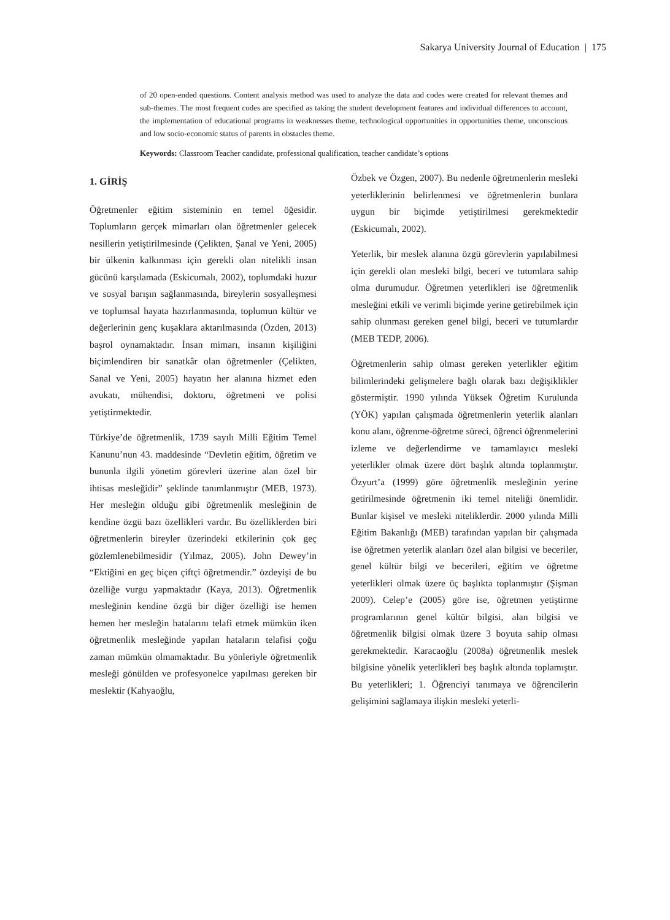Sakarya University Journal of Education | 175
of 20 open-ended questions. Content analysis method was used to analyze the data and codes were created for relevant themes and sub-themes. The most frequent codes are specified as taking the student development features and individual differences to account, the implementation of educational programs in weaknesses theme, technological opportunities in opportunities theme, unconscious and low socio-economic status of parents in obstacles theme.
Keywords: Classroom Teacher candidate, professional qualification, teacher candidate’s options
1. GİRİŞ
Öğretmenler eğitim sisteminin en temel öğesidir. Toplumların gerçek mimarları olan öğretmenler gelecek nesillerin yetiştirilmesinde (Çelikten, Şanal ve Yeni, 2005) bir ülkenin kalkınması için gerekli olan nitelikli insan gücünü karşılamada (Eskicumalı, 2002), toplumdaki huzur ve sosyal barışın sağlanmasında, bireylerin sosyalleşmesi ve toplumsal hayata hazırlanmasında, toplumun kültür ve değerlerinin genç kuşaklara aktarılmasında (Özden, 2013) başrol oynamaktadır. İnsan mimarı, insanın kişiliğini biçimlendiren bir sanatkâr olan öğretmenler (Çelikten, Sanal ve Yeni, 2005) hayatın her alanına hizmet eden avukatı, mühendisi, doktoru, öğretmeni ve polisi yetiştirmektedir.
Türkiye’de öğretmenlik, 1739 sayılı Milli Eğitim Temel Kanunu’nun 43. maddesinde “Devletin eğitim, öğretim ve bununla ilgili yönetim görevleri üzerine alan özel bir ihtisas mesleğidir” şeklinde tanımlanmıştır (MEB, 1973). Her mesleğin olduğu gibi öğretmenlik mesleğinin de kendine özgü bazı özellikleri vardır. Bu özelliklerden biri öğretmenlerin bireyler üzerindeki etkilerinin çok geç gözlemlenebilmesidir (Yılmaz, 2005). John Dewey’in “Ektiğini en geç biçen çiftçi öğretmendir.” özdeyişi de bu özelliğe vurgu yapmaktadır (Kaya, 2013). Öğretmenlik mesleğinin kendine özgü bir diğer özelliği ise hemen hemen her mesleğin hatalarını telafi etmek mümkün iken öğretmenlik mesleğinde yapılan hataların telafisi çoğu zaman mümkün olmamaktadır. Bu yönleriyle öğretmenlik mesleği gönülden ve profesyonelce yapılması gereken bir meslektir (Kahyaoğlu,
Özbek ve Özgen, 2007). Bu nedenle öğretmenlerin mesleki yeterliklerinin belirlenmesi ve öğretmenlerin bunlara uygun bir biçimde yetiştirilmesi gerekmektedir (Eskicumalı, 2002).
Yeterlik, bir meslek alanına özgü görevlerin yapılabilmesi için gerekli olan mesleki bilgi, beceri ve tutumlara sahip olma durumudur. Öğretmen yeterlikleri ise öğretmenlik mesleğini etkili ve verimli biçimde yerine getirebilmek için sahip olunması gereken genel bilgi, beceri ve tutumlardır (MEB TEDP, 2006).
Öğretmenlerin sahip olması gereken yeterlikler eğitim bilimlerindeki gelişmelere bağlı olarak bazı değişiklikler göstermiştir. 1990 yılında Yüksek Öğretim Kurulunda (YÖK) yapılan çalışmada öğretmenlerin yeterlik alanları konu alanı, öğrenme-öğretme süreci, öğrenci öğrenmelerini izleme ve değerlendirme ve tamamlayıcı mesleki yeterlikler olmak üzere dört başlık altında toplanmıştır. Özyurt’a (1999) göre öğretmenlik mesleğinin yerine getirilmesinde öğretmenin iki temel niteliği önemlidir. Bunlar kişisel ve mesleki niteliklerdir. 2000 yılında Milli Eğitim Bakanlığı (MEB) tarafından yapılan bir çalışmada ise öğretmen yeterlik alanları özel alan bilgisi ve beceriler, genel kültür bilgi ve becerileri, eğitim ve öğretme yeterlikleri olmak üzere üç başlıkta toplanmıştır (Şişman 2009). Celep’e (2005) göre ise, öğretmen yetiştirme programlarının genel kültür bilgisi, alan bilgisi ve öğretmenlik bilgisi olmak üzere 3 boyuta sahip olması gerekmektedir. Karacaoğlu (2008a) öğretmenlik meslek bilgisine yönelik yeterlikleri beş başlık altında toplamıştır. Bu yeterlikleri; 1. Öğrenciyi tanımaya ve öğrencilerin gelişimini sağlamaya ilişkin mesleki yeterli-